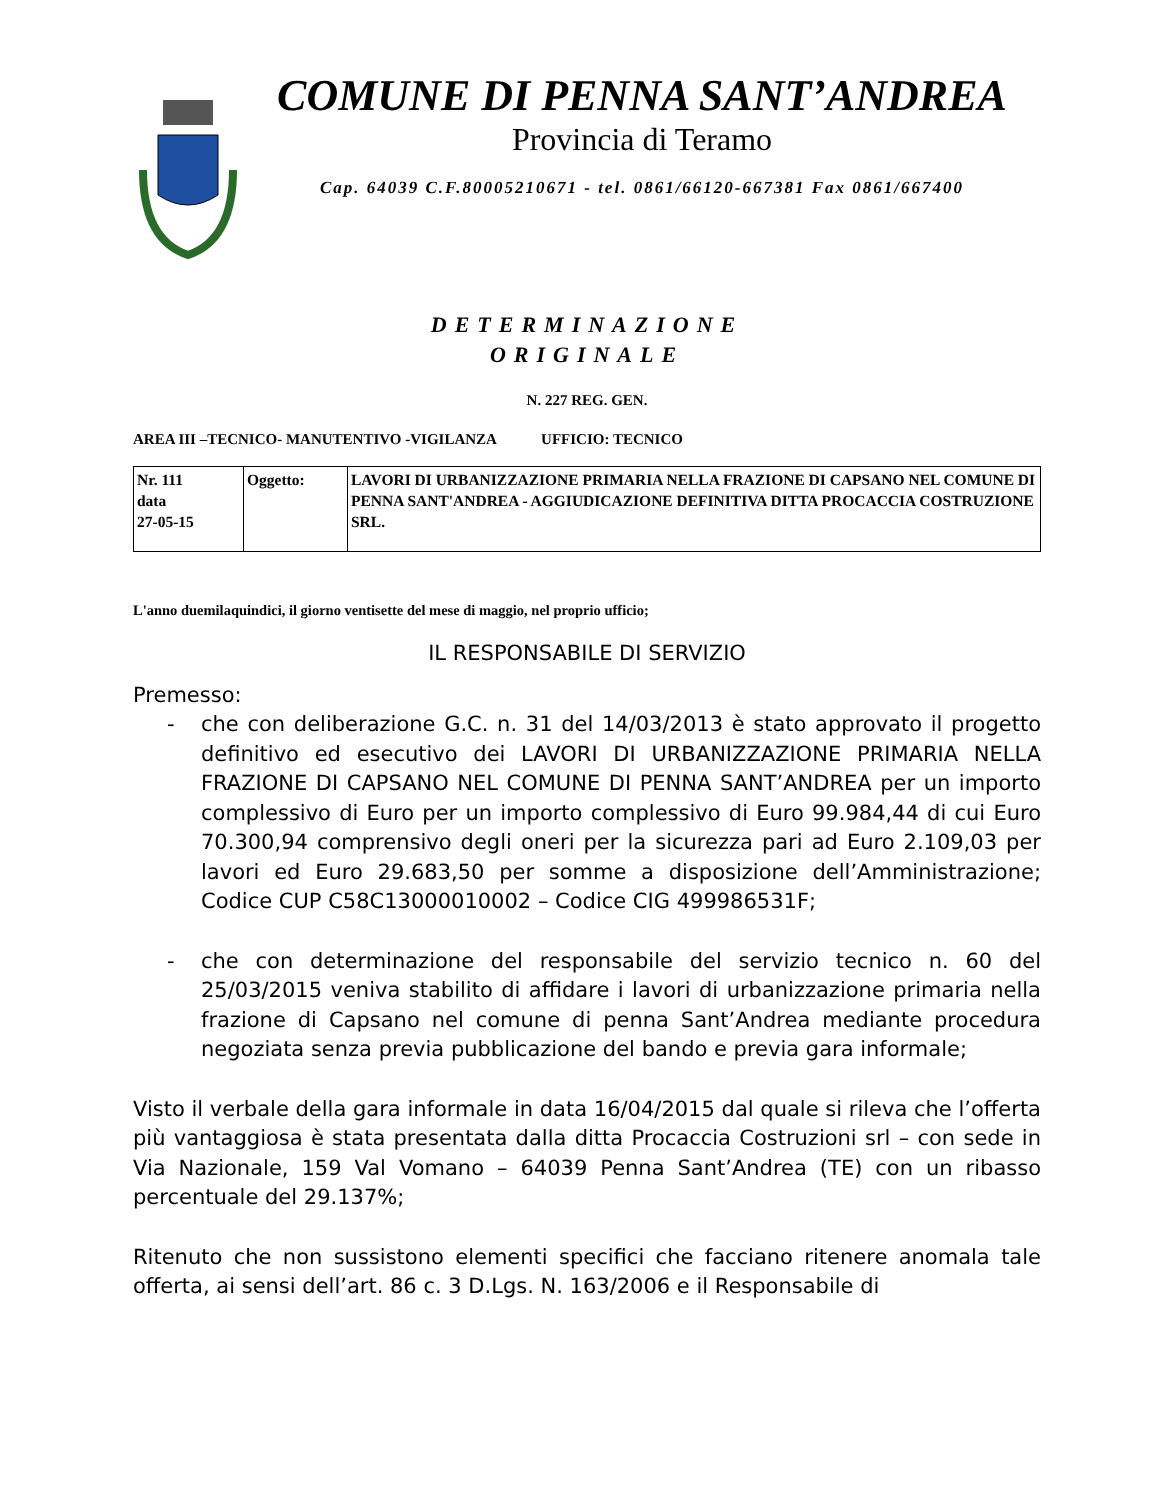COMUNE DI PENNA SANT’ANDREA
Provincia di Teramo
Cap. 64039 C.F.80005210671 - tel. 0861/66120-667381 Fax 0861/667400
DETERMINAZIONE
ORIGINALE
N. 227 REG. GEN.
AREA III –TECNICO- MANUTENTIVO -VIGILANZA UFFICIO: TECNICO
| Nr. 111 data 27-05-15 | Oggetto: | LAVORI DI URBANIZZAZIONE PRIMARIA NELLA FRAZIONE DI CAPSANO NEL COMUNE DI PENNA SANT'ANDREA - AGGIUDICAZIONE DEFINITIVA DITTA PROCACCIA COSTRUZIONE SRL. |
L'anno duemilaquindici, il giorno ventisette del mese di maggio, nel proprio ufficio;
IL RESPONSABILE DI SERVIZIO
Premesso:
- che con deliberazione G.C. n. 31 del 14/03/2013 è stato approvato il progetto definitivo ed esecutivo dei LAVORI DI URBANIZZAZIONE PRIMARIA NELLA FRAZIONE DI CAPSANO NEL COMUNE DI PENNA SANT’ANDREA per un importo complessivo di Euro per un importo complessivo di Euro 99.984,44 di cui Euro 70.300,94 comprensivo degli oneri per la sicurezza pari ad Euro 2.109,03 per lavori ed Euro 29.683,50 per somme a disposizione dell’Amministrazione; Codice CUP C58C13000010002 – Codice CIG 499986531F;
- che con determinazione del responsabile del servizio tecnico n. 60 del 25/03/2015 veniva stabilito di affidare i lavori di urbanizzazione primaria nella frazione di Capsano nel comune di penna Sant’Andrea mediante procedura negoziata senza previa pubblicazione del bando e previa gara informale;
Visto il verbale della gara informale in data 16/04/2015 dal quale si rileva che l’offerta più vantaggiosa è stata presentata dalla ditta Procaccia Costruzioni srl – con sede in Via Nazionale, 159 Val Vomano – 64039 Penna Sant’Andrea (TE) con un ribasso percentuale del 29.137%;
Ritenuto che non sussistono elementi specifici che facciano ritenere anomala tale offerta, ai sensi dell’art. 86 c. 3 D.Lgs. N. 163/2006 e il Responsabile di